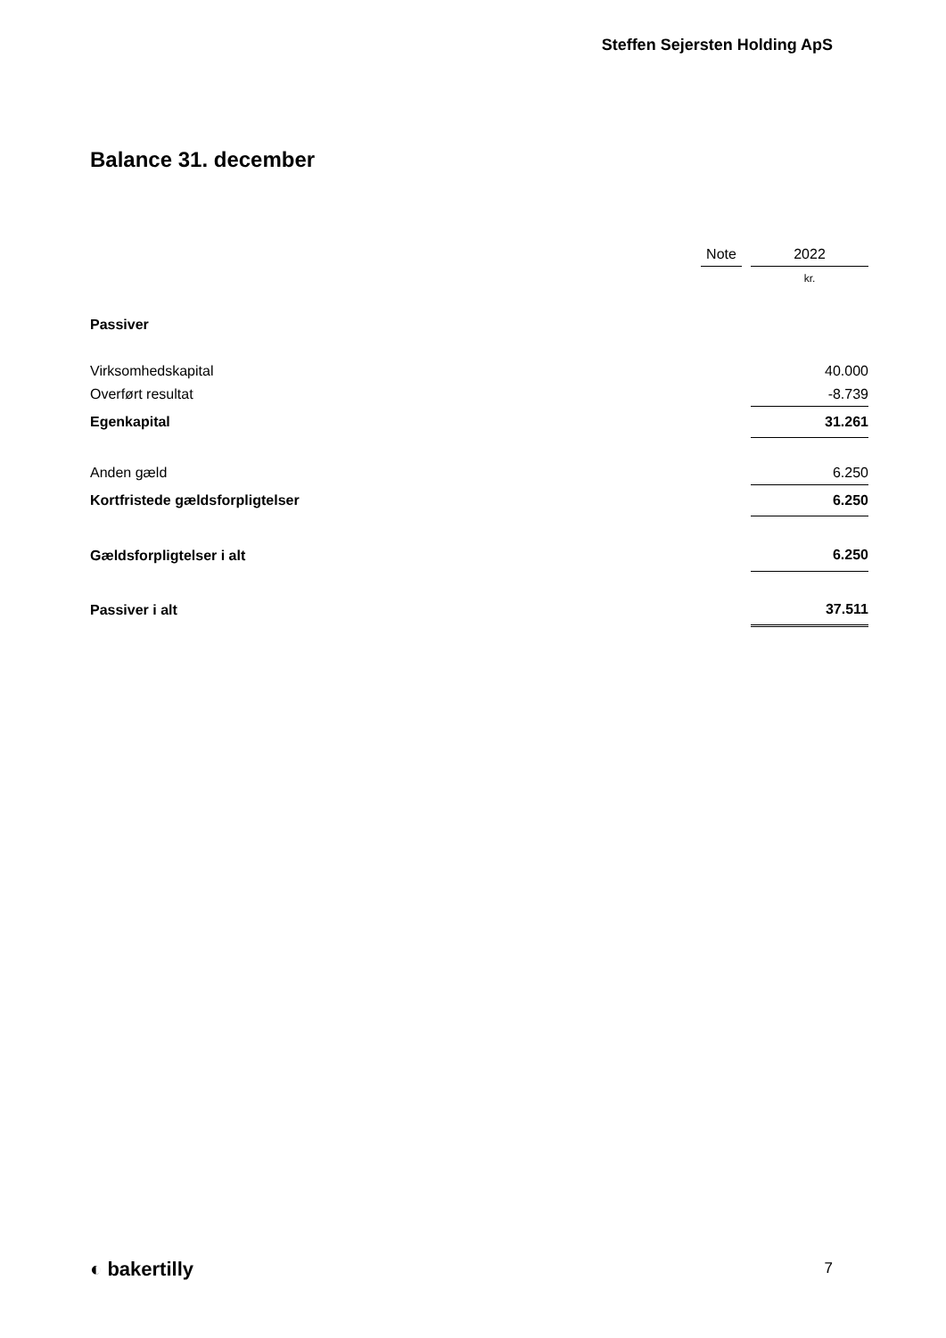Steffen Sejersten Holding ApS
Balance 31. december
| | Note | | 2022 |
| --- | --- | --- | --- |
| | | | kr. |
| Passiver | | | |
| Virksomhedskapital | | | 40.000 |
| Overført resultat | | | -8.739 |
| Egenkapital | | | 31.261 |
| Anden gæld | | | 6.250 |
| Kortfristede gældsforpligtelser | | | 6.250 |
| Gældsforpligtelser i alt | | | 6.250 |
| Passiver i alt | | | 37.511 |
◐ bakertilly 7